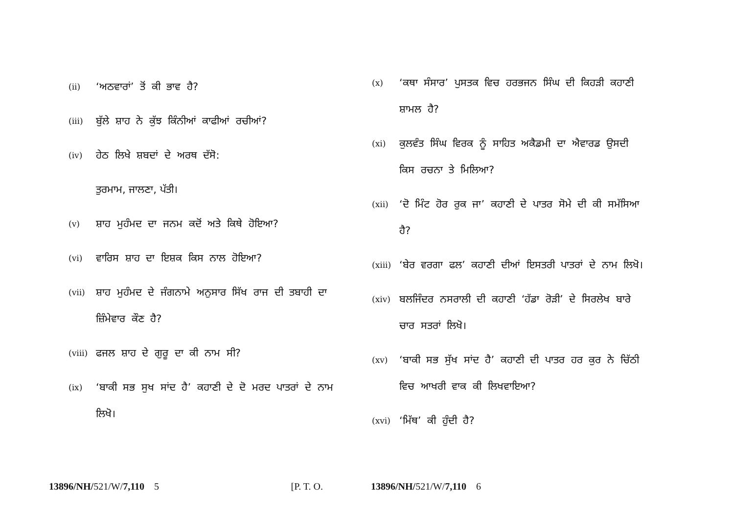(ii) ‘ਅਠਵਾਰਾਂ’ ਤੋਂ ਕੀ ਭਾਵ ਹੈ?
(iii) ਬੁੱਲੇ ਸ਼ਾਹ ਨੇ ਕੁੱਝ ਕਿੰਨੀਆਂ ਕਾਫੀਆਂ ਰਚੀਆਂ?
(iv) ਹੇਠ ਲਿਖੇ ਸ਼ਬਦਾਂ ਦੇ ਅਰਥ ਦੱਸੋ:
ਤੁਰਮਾਮ, ਜਾਲਣਾ, ਪੱਤੀ।
(v) ਸ਼ਾਹ ਮੁਹੰਮਦ ਦਾ ਜਨਮ ਕਦੋਂ ਅਤੇ ਕਿਥੇ ਹੋਇਆ?
(vi) ਵਾਰਿਸ ਸ਼ਾਹ ਦਾ ਇਸ਼ਕ ਕਿਸ ਨਾਲ ਹੋਇਆ?
(vii) ਸ਼ਾਹ ਮੁਹੰਮਦ ਦੇ ਜੰਗਨਾਮੇ ਅਨੁਸਾਰ ਸਿੱਖ ਰਾਜ ਦੀ ਤਬਾਹੀ ਦਾ ਜ਼ਿੰਮੇਵਾਰ ਕੌਣ ਹੈ?
(viii) ਫਜਲ ਸ਼ਾਹ ਦੇ ਗੁਰੂ ਦਾ ਕੀ ਨਾਮ ਸੀ?
(ix) ‘ਬਾਕੀ ਸਭ ਸੁਖ ਸਾਂਦ ਹੈ’ ਕਹਾਣੀ ਦੇ ਦੋ ਮਰਦ ਪਾਤਰਾਂ ਦੇ ਨਾਮ ਲਿਖੋ।
(x) ‘ਕਥਾ ਸੰਸਾਰ’ ਪੁਸਤਕ ਵਿਚ ਹਰਭਜਨ ਸਿੰਘ ਦੀ ਕਿਹੜੀ ਕਹਾਣੀ ਸ਼ਾਮਲ ਹੈ?
(xi) ਕੁਲਵੰਤ ਸਿੰਘ ਵਿਰਕ ਨੂੰ ਸਾਹਿਤ ਅਕੈਡਮੀ ਦਾ ਐਵਾਰਡ ਉਸਦੀ ਕਿਸ ਰਚਨਾ ਤੇ ਮਿਲਿਆ?
(xii) ‘ਦੋ ਮਿੰਟ ਹੋਰ ਰੁਕ ਜਾ’ ਕਹਾਣੀ ਦੇ ਪਾਤਰ ਸੋਮੇ ਦੀ ਕੀ ਸਮੱਸਿਆ ਹੈ?
(xiii) ‘ਬੇਰ ਵਰਗਾ ਫਲ’ ਕਹਾਣੀ ਦੀਆਂ ਇਸਤਰੀ ਪਾਤਰਾਂ ਦੇ ਨਾਮ ਲਿਖੋ।
(xiv) ਬਲਜਿੰਦਰ ਨਸਰਾਲੀ ਦੀ ਕਹਾਣੀ ‘ਹੱਡਾ ਰੋੜੀ’ ਦੇ ਸਿਰਲੇਖ ਬਾਰੇ ਚਾਰ ਸਤਰਾਂ ਲਿਖੋ।
(xv) ‘ਬਾਕੀ ਸਭ ਸੁੱਖ ਸਾਂਦ ਹੈ’ ਕਹਾਣੀ ਦੀ ਪਾਤਰ ਹਰ ਕੁਰ ਨੇ ਚਿੱਠੀ ਵਿਚ ਆਖਰੀ ਵਾਕ ਕੀ ਲਿਖਵਾਇਆ?
(xvi) ‘ਮਿੱਥ’ ਕੀ ਹੁੰਦੀ ਹੈ?
13896/NH/521/W/7,110 5 [P. T. O. 13896/NH/521/W/7,110 6